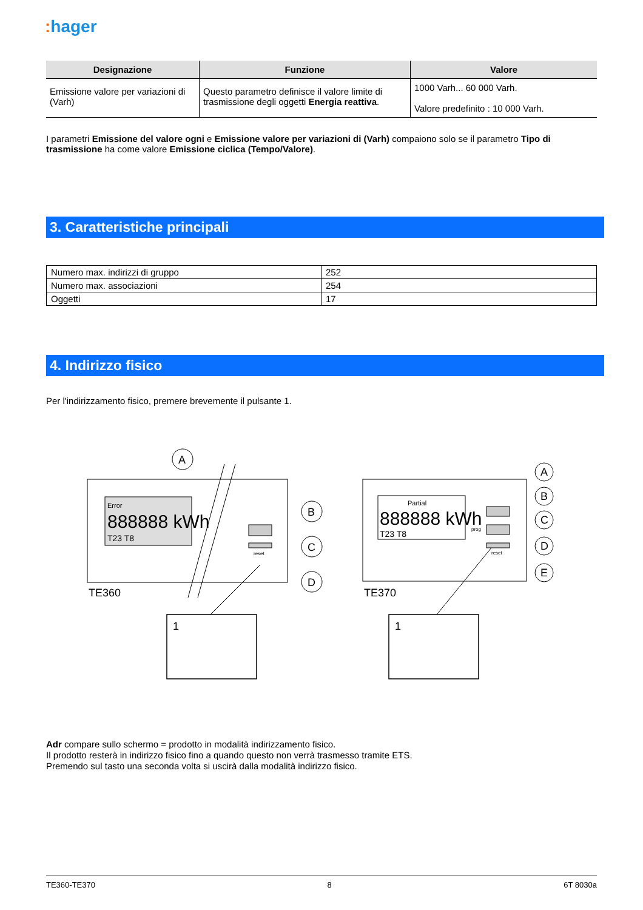: hager
| Designazione | Funzione | Valore |
| --- | --- | --- |
| Emissione valore per variazioni di (Varh) | Questo parametro definisce il valore limite di trasmissione degli oggetti Energia reattiva . | 1000 Varh... 60 000 Varh. Valore predefinito : 10 000 Varh. |
I parametri Emissione del valore ogni e Emissione valore per variazioni di (Varh) compaiono solo se il parametro Tipo di trasmissione ha come valore Emissione ciclica (Tempo/Valore).
3. Caratteristiche principali
| Numero max. indirizzi di gruppo | 252 |
| Numero max. associazioni | 254 |
| Oggetti | 17 |
4. Indirizzo fisico
Per l'indirizzamento fisico, premere brevemente il pulsante 1.
Error
888888 kWh
T23 T8
reset
A
B
C
D
TE360
1
Partial
888888 kWh
T23 T8
prog
reset
A
B
C
D
E
TE370
1
Adr compare sullo schermo = prodotto in modalità indirizzamento fisico.
Il prodotto resterà in indirizzo fisico fino a quando questo non verrà trasmesso tramite ETS.
Premendo sul tasto una seconda volta si uscirà dalla modalità indirizzo fisico.
TE360-TE370 8 6T 8030a